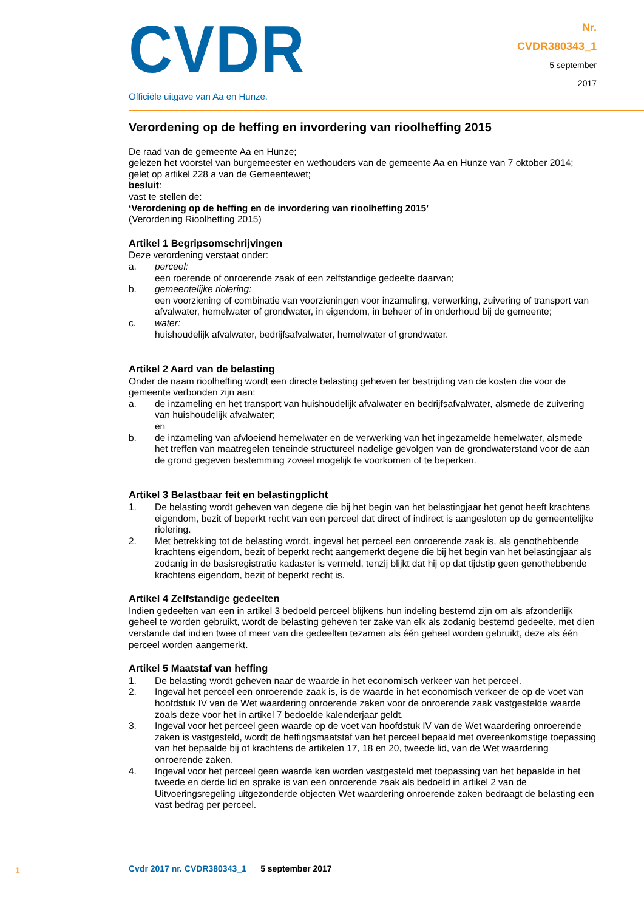CVDR
Officiële uitgave van Aa en Hunze.
Nr.
CVDR380343_1
5 september
2017
Verordening op de heffing en invordering van rioolheffing 2015
De raad van de gemeente Aa en Hunze;
gelezen het voorstel van burgemeester en wethouders van de gemeente Aa en Hunze van 7 oktober 2014;
gelet op artikel 228 a van de Gemeentewet;
besluit:
vast te stellen de:
‘Verordening op de heffing en de invordering van rioolheffing 2015’
(Verordening Rioolheffing 2015)
Artikel 1 Begripsomschrijvingen
Deze verordening verstaat onder:
a. perceel:
een roerende of onroerende zaak of een zelfstandige gedeelte daarvan;
b. gemeentelijke riolering:
een voorziening of combinatie van voorzieningen voor inzameling, verwerking, zuivering of transport van afvalwater, hemelwater of grondwater, in eigendom, in beheer of in onderhoud bij de gemeente;
c. water:
huishoudelijk afvalwater, bedrijfsafvalwater, hemelwater of grondwater.
Artikel 2 Aard van de belasting
Onder de naam rioolheffing wordt een directe belasting geheven ter bestrijding van de kosten die voor de gemeente verbonden zijn aan:
a. de inzameling en het transport van huishoudelijk afvalwater en bedrijfsafvalwater, alsmede de zuivering van huishoudelijk afvalwater;
en
b. de inzameling van afvloeiend hemelwater en de verwerking van het ingezamelde hemelwater, alsmede het treffen van maatregelen teneinde structureel nadelige gevolgen van de grondwaterstand voor de aan de grond gegeven bestemming zoveel mogelijk te voorkomen of te beperken.
Artikel 3 Belastbaar feit en belastingplicht
1. De belasting wordt geheven van degene die bij het begin van het belastingjaar het genot heeft krachtens eigendom, bezit of beperkt recht van een perceel dat direct of indirect is aangesloten op de gemeentelijke riolering.
2. Met betrekking tot de belasting wordt, ingeval het perceel een onroerende zaak is, als genothebbende krachtens eigendom, bezit of beperkt recht aangemerkt degene die bij het begin van het belastingjaar als zodanig in de basisregistratie kadaster is vermeld, tenzij blijkt dat hij op dat tijdstip geen genothebbende krachtens eigendom, bezit of beperkt recht is.
Artikel 4 Zelfstandige gedeelten
Indien gedeelten van een in artikel 3 bedoeld perceel blijkens hun indeling bestemd zijn om als afzonderlijk geheel te worden gebruikt, wordt de belasting geheven ter zake van elk als zodanig bestemd gedeelte, met dien verstande dat indien twee of meer van die gedeelten tezamen als één geheel worden gebruikt, deze als één perceel worden aangemerkt.
Artikel 5 Maatstaf van heffing
1. De belasting wordt geheven naar de waarde in het economisch verkeer van het perceel.
2. Ingeval het perceel een onroerende zaak is, is de waarde in het economisch verkeer de op de voet van hoofdstuk IV van de Wet waardering onroerende zaken voor de onroerende zaak vastgestelde waarde zoals deze voor het in artikel 7 bedoelde kalenderjaar geldt.
3. Ingeval voor het perceel geen waarde op de voet van hoofdstuk IV van de Wet waardering onroerende zaken is vastgesteld, wordt de heffingsmaatstaf van het perceel bepaald met overeenkomstige toepassing van het bepaalde bij of krachtens de artikelen 17, 18 en 20, tweede lid, van de Wet waardering onroerende zaken.
4. Ingeval voor het perceel geen waarde kan worden vastgesteld met toepassing van het bepaalde in het tweede en derde lid en sprake is van een onroerende zaak als bedoeld in artikel 2 van de Uitvoeringsregeling uitgezonderde objecten Wet waardering onroerende zaken bedraagt de belasting een vast bedrag per perceel.
1
Cvdr 2017 nr. CVDR380343_1 5 september 2017